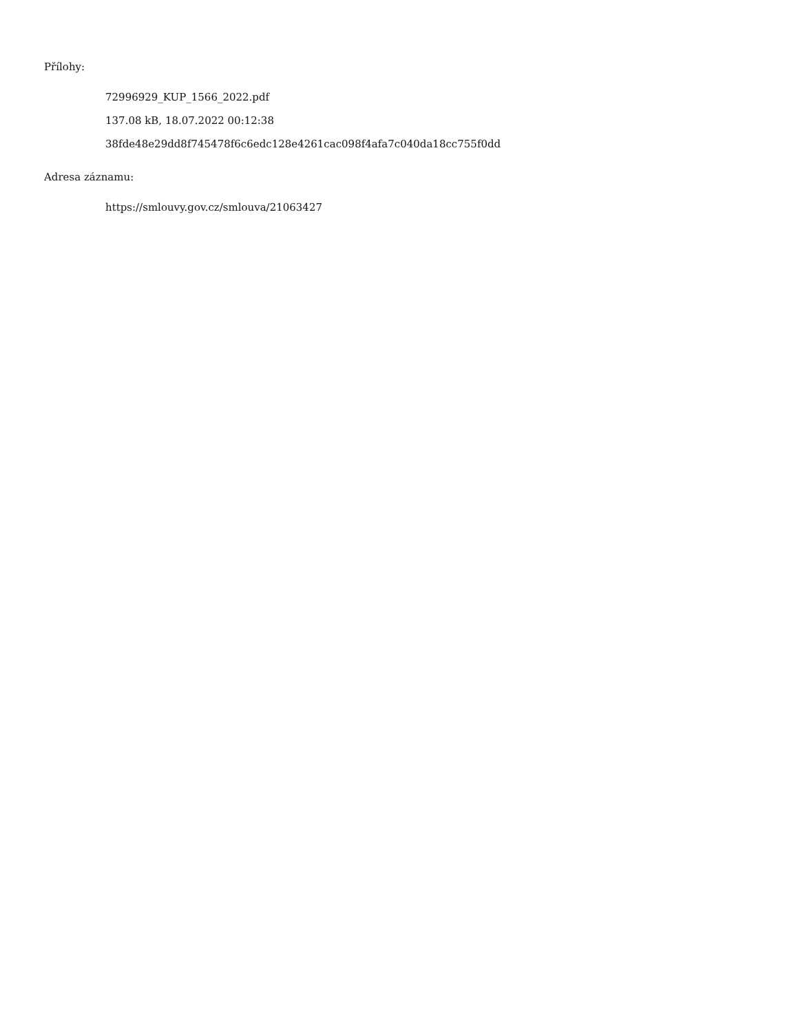Přílohy:
72996929_KUP_1566_2022.pdf
137.08 kB, 18.07.2022 00:12:38
38fde48e29dd8f745478f6c6edc128e4261cac098f4afa7c040da18cc755f0dd
Adresa záznamu:
https://smlouvy.gov.cz/smlouva/21063427